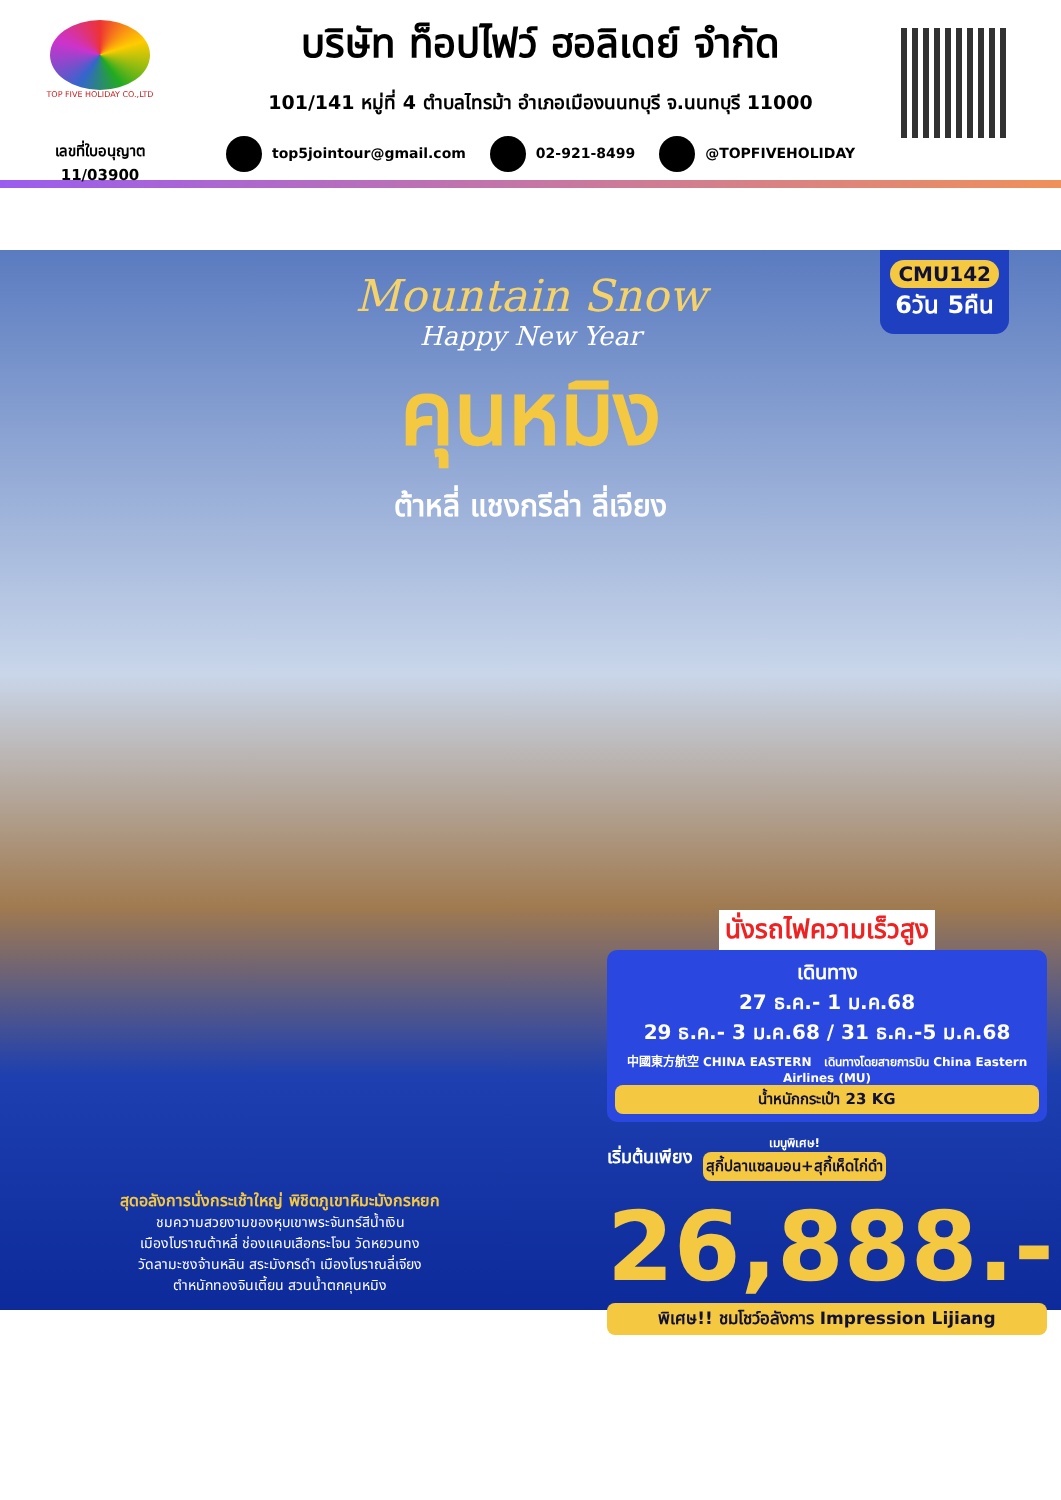TOP FIVE HOLIDAY CO.,LTD
เลขที่ใบอนุญาต
11/03900
บริษัท ท็อปไฟว์ ฮอลิเดย์ จำกัด
101/141 หมู่ที่ 4 ตำบลไทรม้า อำเภอเมืองนนทบุรี จ.นนทบุรี 11000
top5jointour@gmail.com 02-921-8499 @TOPFIVEHOLIDAY
CMU142
6วัน 5คืน
Mountain Snow
Happy New Year
คุนหมิง
ต้าหลี่ แชงกรีล่า ลี่เจียง
นั่งรถไฟความเร็วสูง
เดินทาง
27 ธ.ค.- 1 ม.ค.68
29 ธ.ค.- 3 ม.ค.68 / 31 ธ.ค.-5 ม.ค.68
中國東方航空 CHINA EASTERN เดินทางโดยสายการบิน China Eastern Airlines (MU)
น้ำหนักกระเป๋า 23 KG
เริ่มต้นเพียง
เมนูพิเศษ!
สุกี้ปลาแซลมอน+สุกี้เห็ดไก่ดำ
26,888.-
พิเศษ!! ชมโชว์อลังการ Impression Lijiang
สุดอลังการนั่งกระเช้าใหญ่ พิชิตภูเขาหิมะมังกรหยก
ชมความสวยงามของหุบเขาพระจันทร์สีน้ำเงิน
เมืองโบราณต้าหลี่ ช่องแคบเสือกระโจน วัดหยวนทง
วัดลามะซงจ้านหลิน สระมังกรดำ เมืองโบราณลี่เจียง
ตำหนักทองจินเตี้ยน สวนน้ำตกคุนหมิง